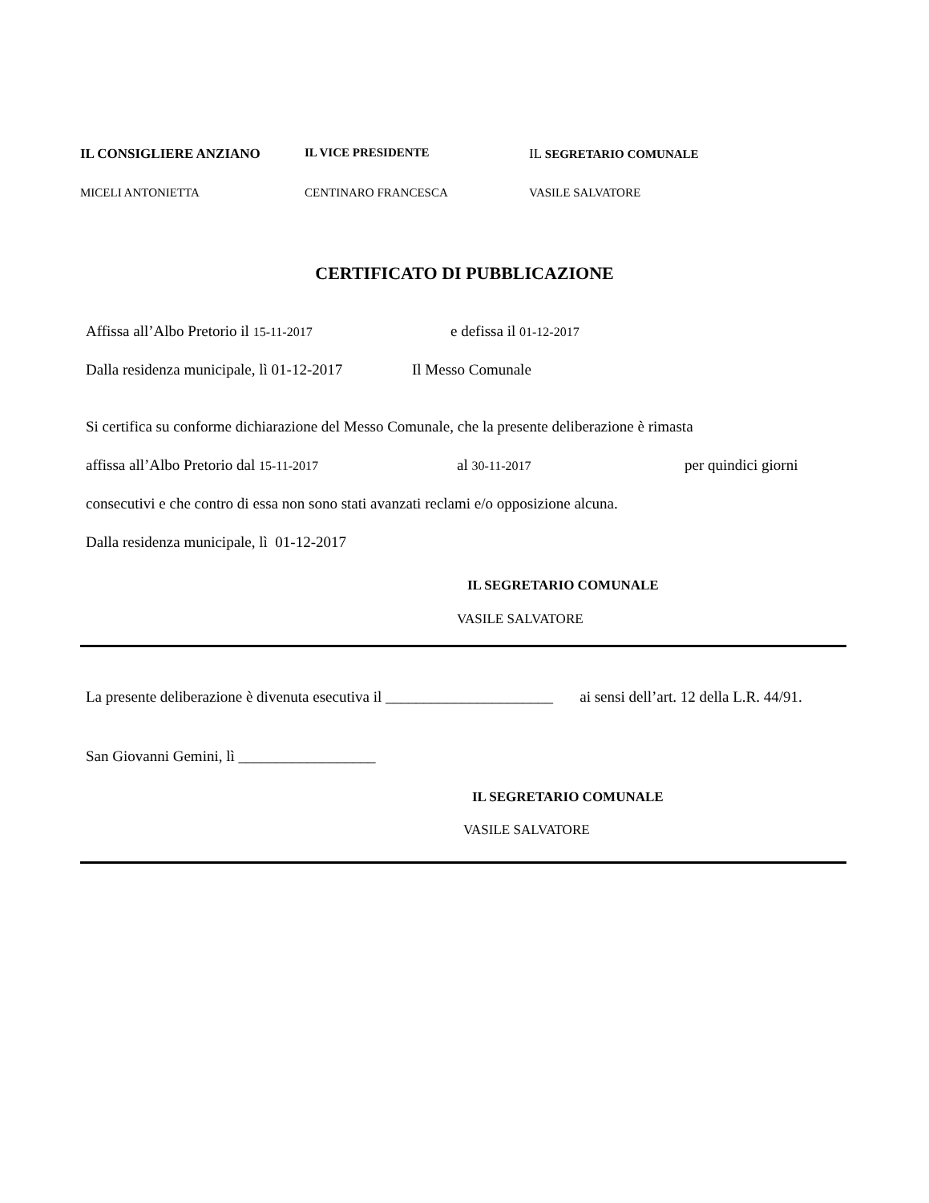IL CONSIGLIERE ANZIANO IL VICE PRESIDENTE IL SEGRETARIO COMUNALE
MICELI ANTONIETTA CENTINARO FRANCESCA VASILE SALVATORE
CERTIFICATO DI PUBBLICAZIONE
Affissa all’Albo Pretorio il 15-11-2017
e defissa il 01-12-2017
Dalla residenza municipale, lì 01-12-2017
Il Messo Comunale
Si certifica su conforme dichiarazione del Messo Comunale, che la presente deliberazione è rimasta
affissa all’Albo Pretorio dal 15-11-2017
al 30-11-2017 per quindici giorni
consecutivi e che contro di essa non sono stati avanzati reclami e/o opposizione alcuna.
Dalla residenza municipale, lì 01-12-2017
IL SEGRETARIO COMUNALE
VASILE SALVATORE
La presente deliberazione è divenuta esecutiva il ______________________ ai sensi dell’art. 12 della L.R. 44/91.
San Giovanni Gemini, lì __________________
IL SEGRETARIO COMUNALE
VASILE SALVATORE